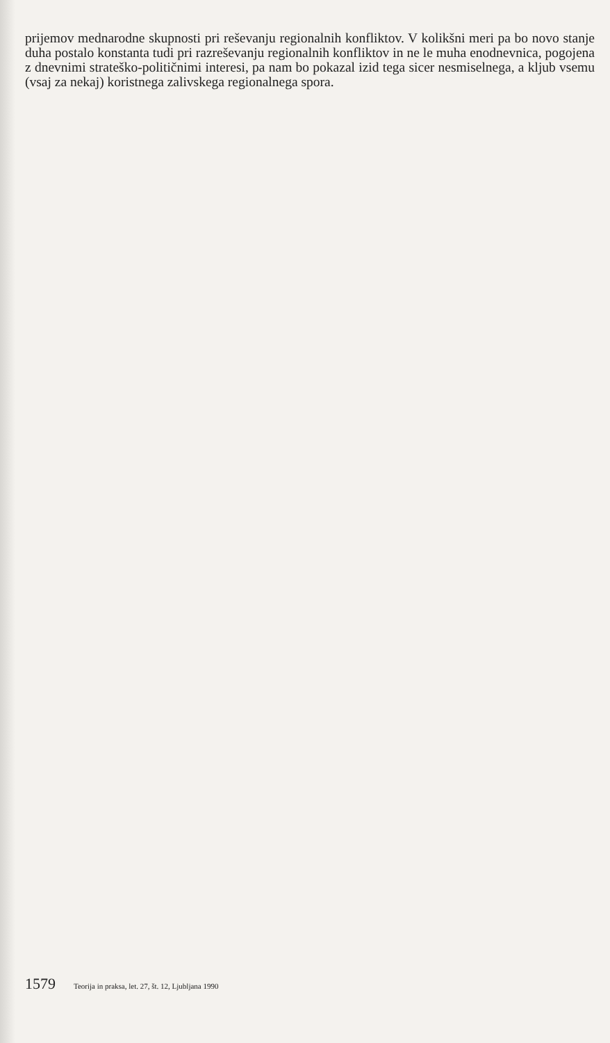prijemov mednarodne skupnosti pri reševanju regionalnih konfliktov. V kolikšni meri pa bo novo stanje duha postalo konstanta tudi pri razreševanju regionalnih konfliktov in ne le muha enodnevnica, pogojena z dnevnimi strateško-političnimi interesi, pa nam bo pokazal izid tega sicer nesmiselnega, a kljub vsemu (vsaj za nekaj) koristnega zalivskega regionalnega spora.
1579 Teorija in praksa, let. 27, št. 12, Ljubljana 1990